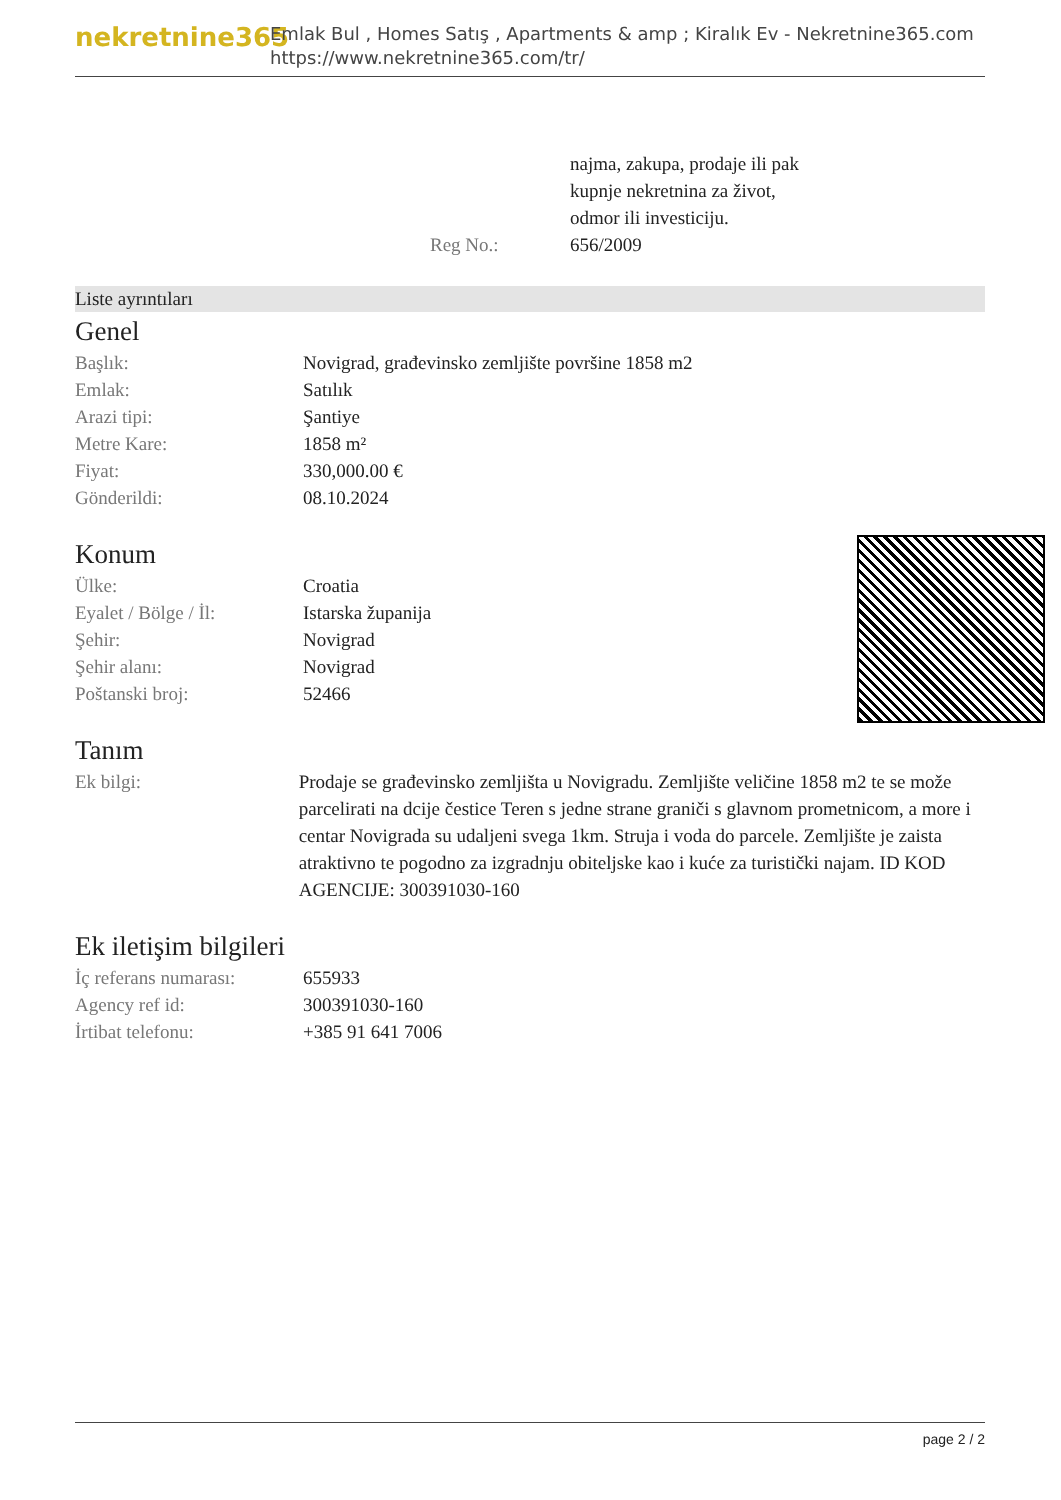nekretnine365
Emlak Bul , Homes Satış , Apartments & amp ; Kiralık Ev - Nekretnine365.com
https://www.nekretnine365.com/tr/
| | najma, zakupa, prodaje ili pak kupnje nekretnina za život, odmor ili investiciju. |
| Reg No.: | 656/2009 |
Liste ayrıntıları
Genel
| Başlık: | Novigrad, građevinsko zemljište površine 1858 m2 |
| Emlak: | Satılık |
| Arazi tipi: | Şantiye |
| Metre Kare: | 1858 m² |
| Fiyat: | 330,000.00 € |
| Gönderildi: | 08.10.2024 |
Konum
| Ülke: | Croatia |
| Eyalet / Bölge / İl: | Istarska županija |
| Şehir: | Novigrad |
| Şehir alanı: | Novigrad |
| Poštanski broj: | 52466 |
Tanım
| Ek bilgi: | Prodaje se građevinsko zemljišta u Novigradu. Zemljište veličine 1858 m2 te se može parcelirati na dcije čestice Teren s jedne strane graniči s glavnom prometnicom, a more i centar Novigrada su udaljeni svega 1km. Struja i voda do parcele. Zemljište je zaista atraktivno te pogodno za izgradnju obiteljske kao i kuće za turistički najam. ID KOD AGENCIJE: 300391030-160 |
Ek iletişim bilgileri
| İç referans numarası: | 655933 |
| Agency ref id: | 300391030-160 |
| İrtibat telefonu: | +385 91 641 7006 |
page 2 / 2